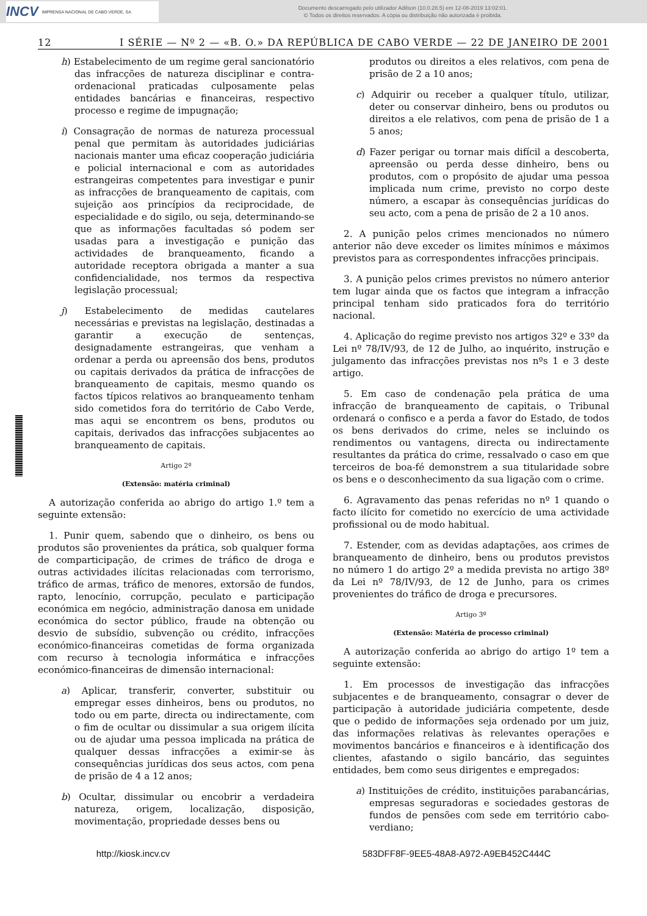INCV IMPRENSA NACIONAL DE CABO VERDE, SA
Documento descarregado pelo utilizador Adilson (10.0.28.5) em 12-08-2019 13:02:01.
© Todos os direitos reservados. A cópia ou distribuição não autorizada é proibida.
12 I SÉRIE — Nº 2 — «B. O.» DA REPÚBLICA DE CABO VERDE — 22 DE JANEIRO DE 2001
h) Estabelecimento de um regime geral sancionatório das infracções de natureza disciplinar e contra-ordenacional praticadas culposamente pelas entidades bancárias e financeiras, respectivo processo e regime de impugnação;
i) Consagração de normas de natureza processual penal que permitam às autoridades judiciárias nacionais manter uma eficaz cooperação judiciária e policial internacional e com as autoridades estrangeiras competentes para investigar e punir as infracções de branqueamento de capitais, com sujeição aos princípios da reciprocidade, de especialidade e do sigilo, ou seja, determinando-se que as informações facultadas só podem ser usadas para a investigação e punição das actividades de branqueamento, ficando a autoridade receptora obrigada a manter a sua confidencialidade, nos termos da respectiva legislação processual;
j) Estabelecimento de medidas cautelares necessárias e previstas na legislação, destinadas a garantir a execução de sentenças, designadamente estrangeiras, que venham a ordenar a perda ou apreensão dos bens, produtos ou capitais derivados da prática de infracções de branqueamento de capitais, mesmo quando os factos típicos relativos ao branqueamento tenham sido cometidos fora do território de Cabo Verde, mas aqui se encontrem os bens, produtos ou capitais, derivados das infracções subjacentes ao branqueamento de capitais.
Artigo 2º
(Extensão: matéria criminal)
A autorização conferida ao abrigo do artigo 1.º tem a seguinte extensão:
1. Punir quem, sabendo que o dinheiro, os bens ou produtos são provenientes da prática, sob qualquer forma de comparticipação, de crimes de tráfico de droga e outras actividades ilícitas relacionadas com terrorismo, tráfico de armas, tráfico de menores, extorsão de fundos, rapto, lenocínio, corrupção, peculato e participação económica em negócio, administração danosa em unidade económica do sector público, fraude na obtenção ou desvio de subsídio, subvenção ou crédito, infracções económico-financeiras cometidas de forma organizada com recurso à tecnologia informática e infracções económico-financeiras de dimensão internacional:
a) Aplicar, transferir, converter, substituir ou empregar esses dinheiros, bens ou produtos, no todo ou em parte, directa ou indirectamente, com o fim de ocultar ou dissimular a sua origem ilícita ou de ajudar uma pessoa implicada na prática de qualquer dessas infracções a eximir-se às consequências jurídicas dos seus actos, com pena de prisão de 4 a 12 anos;
b) Ocultar, dissimular ou encobrir a verdadeira natureza, origem, localização, disposição, movimentação, propriedade desses bens ou
produtos ou direitos a eles relativos, com pena de prisão de 2 a 10 anos;
c) Adquirir ou receber a qualquer título, utilizar, deter ou conservar dinheiro, bens ou produtos ou direitos a ele relativos, com pena de prisão de 1 a 5 anos;
d) Fazer perigar ou tornar mais difícil a descoberta, apreensão ou perda desse dinheiro, bens ou produtos, com o propósito de ajudar uma pessoa implicada num crime, previsto no corpo deste número, a escapar às consequências jurídicas do seu acto, com a pena de prisão de 2 a 10 anos.
2. A punição pelos crimes mencionados no número anterior não deve exceder os limites mínimos e máximos previstos para as correspondentes infracções principais.
3. A punição pelos crimes previstos no número anterior tem lugar ainda que os factos que integram a infracção principal tenham sido praticados fora do território nacional.
4. Aplicação do regime previsto nos artigos 32º e 33º da Lei nº 78/IV/93, de 12 de Julho, ao inquérito, instrução e julgamento das infracções previstas nos nºs 1 e 3 deste artigo.
5. Em caso de condenação pela prática de uma infracção de branqueamento de capitais, o Tribunal ordenará o confisco e a perda a favor do Estado, de todos os bens derivados do crime, neles se incluindo os rendimentos ou vantagens, directa ou indirectamente resultantes da prática do crime, ressalvado o caso em que terceiros de boa-fé demonstrem a sua titularidade sobre os bens e o desconhecimento da sua ligação com o crime.
6. Agravamento das penas referidas no nº 1 quando o facto ilícito for cometido no exercício de uma actividade profissional ou de modo habitual.
7. Estender, com as devidas adaptações, aos crimes de branqueamento de dinheiro, bens ou produtos previstos no número 1 do artigo 2º a medida prevista no artigo 38º da Lei nº 78/IV/93, de 12 de Junho, para os crimes provenientes do tráfico de droga e precursores.
Artigo 3º
(Extensão: Matéria de processo criminal)
A autorização conferida ao abrigo do artigo 1º tem a seguinte extensão:
1. Em processos de investigação das infracções subjacentes e de branqueamento, consagrar o dever de participação à autoridade judiciária competente, desde que o pedido de informações seja ordenado por um juiz, das informações relativas às relevantes operações e movimentos bancários e financeiros e à identificação dos clientes, afastando o sigilo bancário, das seguintes entidades, bem como seus dirigentes e empregados:
a) Instituições de crédito, instituições parabancárias, empresas seguradoras e sociedades gestoras de fundos de pensões com sede em território cabo-verdiano;
http://kiosk.incv.cv 583DFF8F-9EE5-48A8-A972-A9EB452C444C